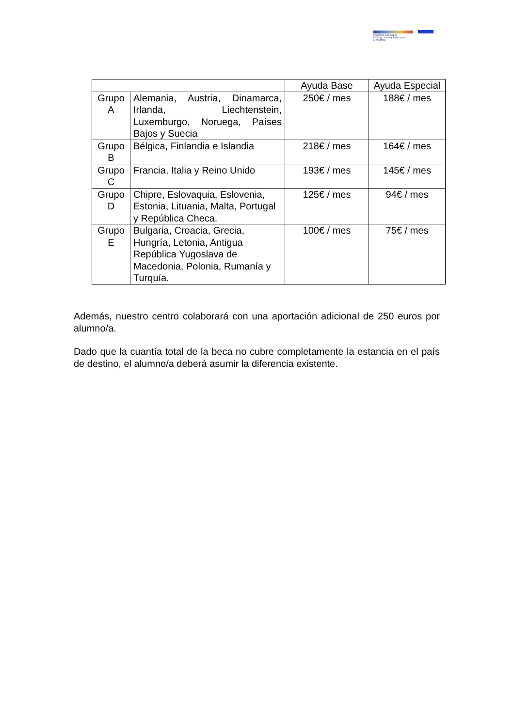Education and Culture
Lifelong Learning Programme
ERASMUS
| | | Ayuda Base | Ayuda Especial |
| Grupo A | Alemania, Austria, Dinamarca, Irlanda, Liechtenstein, Luxemburgo, Noruega, Países Bajos y Suecia | 250€ / mes | 188€ / mes |
| Grupo B | Bélgica, Finlandia e Islandia | 218€ / mes | 164€ / mes |
| Grupo C | Francia, Italia y Reino Unido | 193€ / mes | 145€ / mes |
| Grupo D | Chipre, Eslovaquia, Eslovenia, Estonia, Lituania, Malta, Portugal y República Checa. | 125€ / mes | 94€ / mes |
| Grupo E | Bulgaria, Croacia, Grecia, Hungría, Letonia, Antigua República Yugoslava de Macedonia, Polonia, Rumanía y Turquía. | 100€ / mes | 75€ / mes |
Además, nuestro centro colaborará con una aportación adicional de 250 euros por alumno/a.
Dado que la cuantía total de la beca no cubre completamente la estancia en el país de destino, el alumno/a deberá asumir la diferencia existente.